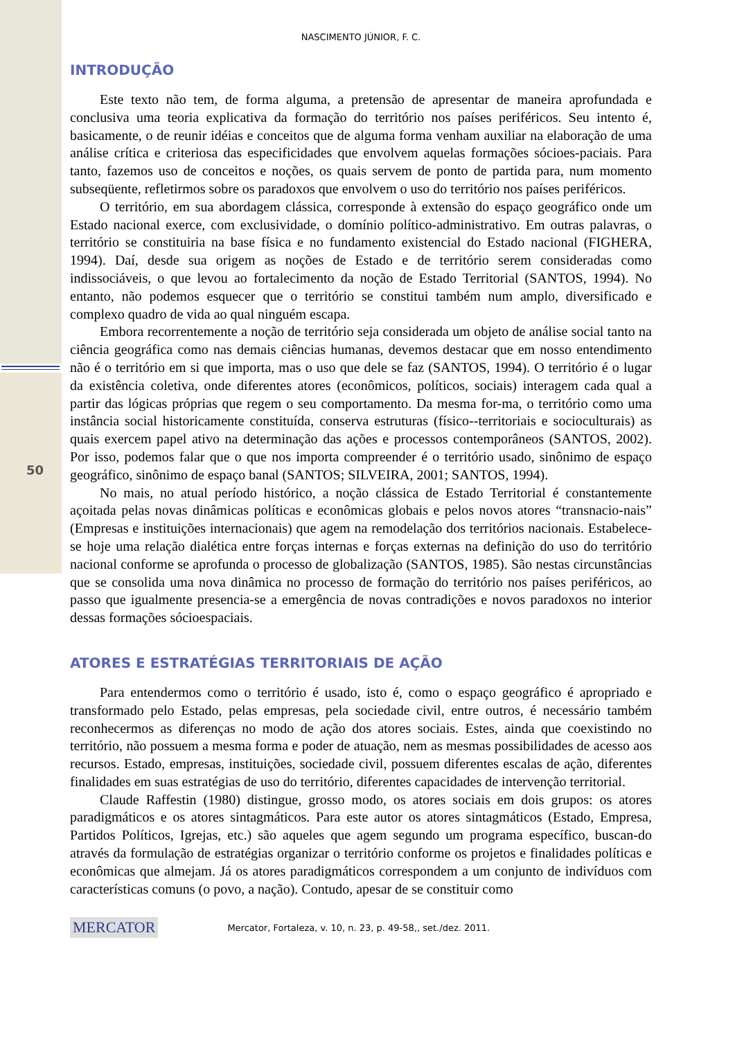50
NASCIMENTO JÚNIOR, F. C.
INTRODUÇÃO
Este texto não tem, de forma alguma, a pretensão de apresentar de maneira aprofundada e conclusiva uma teoria explicativa da formação do território nos países periféricos. Seu intento é, basicamente, o de reunir idéias e conceitos que de alguma forma venham auxiliar na elaboração de uma análise crítica e criteriosa das especificidades que envolvem aquelas formações sócioes-paciais. Para tanto, fazemos uso de conceitos e noções, os quais servem de ponto de partida para, num momento subseqüente, refletirmos sobre os paradoxos que envolvem o uso do território nos países periféricos.
O território, em sua abordagem clássica, corresponde à extensão do espaço geográfico onde um Estado nacional exerce, com exclusividade, o domínio político-administrativo. Em outras palavras, o território se constituiria na base física e no fundamento existencial do Estado nacional (FIGHERA, 1994). Daí, desde sua origem as noções de Estado e de território serem consideradas como indissociáveis, o que levou ao fortalecimento da noção de Estado Territorial (SANTOS, 1994). No entanto, não podemos esquecer que o território se constitui também num amplo, diversificado e complexo quadro de vida ao qual ninguém escapa.
Embora recorrentemente a noção de território seja considerada um objeto de análise social tanto na ciência geográfica como nas demais ciências humanas, devemos destacar que em nosso entendimento não é o território em si que importa, mas o uso que dele se faz (SANTOS, 1994). O território é o lugar da existência coletiva, onde diferentes atores (econômicos, políticos, sociais) interagem cada qual a partir das lógicas próprias que regem o seu comportamento. Da mesma for-ma, o território como uma instância social historicamente constituída, conserva estruturas (físico--territoriais e socioculturais) as quais exercem papel ativo na determinação das ações e processos contemporâneos (SANTOS, 2002). Por isso, podemos falar que o que nos importa compreender é o território usado, sinônimo de espaço geográfico, sinônimo de espaço banal (SANTOS; SILVEIRA, 2001; SANTOS, 1994).
No mais, no atual período histórico, a noção clássica de Estado Territorial é constantemente açoitada pelas novas dinâmicas políticas e econômicas globais e pelos novos atores “transnacio-nais” (Empresas e instituições internacionais) que agem na remodelação dos territórios nacionais. Estabelece-se hoje uma relação dialética entre forças internas e forças externas na definição do uso do território nacional conforme se aprofunda o processo de globalização (SANTOS, 1985). São nestas circunstâncias que se consolida uma nova dinâmica no processo de formação do território nos países periféricos, ao passo que igualmente presencia-se a emergência de novas contradições e novos paradoxos no interior dessas formações sócioespaciais.
ATORES E ESTRATÉGIAS TERRITORIAIS DE AÇÃO
Para entendermos como o território é usado, isto é, como o espaço geográfico é apropriado e transformado pelo Estado, pelas empresas, pela sociedade civil, entre outros, é necessário também reconhecermos as diferenças no modo de ação dos atores sociais. Estes, ainda que coexistindo no território, não possuem a mesma forma e poder de atuação, nem as mesmas possibilidades de acesso aos recursos. Estado, empresas, instituições, sociedade civil, possuem diferentes escalas de ação, diferentes finalidades em suas estratégias de uso do território, diferentes capacidades de intervenção territorial.
Claude Raffestin (1980) distingue, grosso modo, os atores sociais em dois grupos: os atores paradigmáticos e os atores sintagmáticos. Para este autor os atores sintagmáticos (Estado, Empresa, Partidos Políticos, Igrejas, etc.) são aqueles que agem segundo um programa específico, buscan-do através da formulação de estratégias organizar o território conforme os projetos e finalidades políticas e econômicas que almejam. Já os atores paradigmáticos correspondem a um conjunto de indivíduos com características comuns (o povo, a nação). Contudo, apesar de se constituir como
MERCATOR Mercator, Fortaleza, v. 10, n. 23, p. 49-58,, set./dez. 2011.